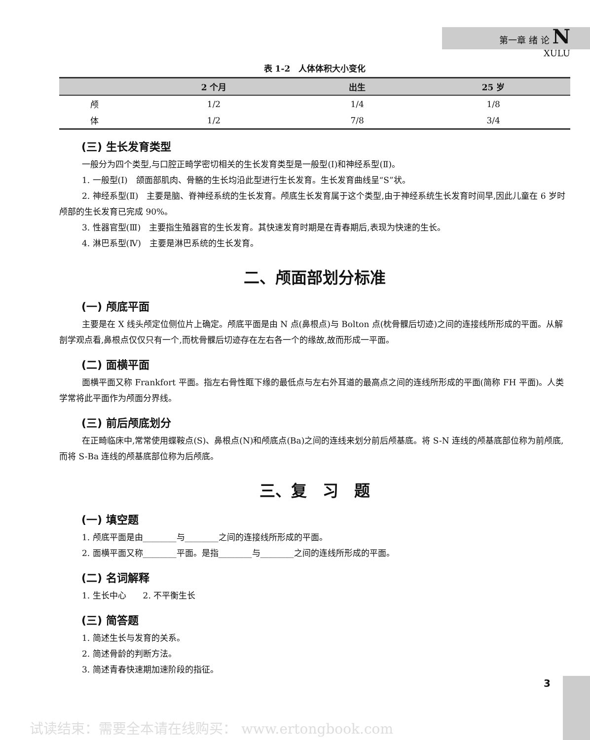第一章 绪 论 N
XULU
表 1-2　人体体积大小变化
| | 2 个月 | 出生 | 25 岁 |
| --- | --- | --- | --- |
| 颅 | 1/2 | 1/4 | 1/8 |
| 体 | 1/2 | 7/8 | 3/4 |
(三) 生长发育类型
一般分为四个类型,与口腔正畸学密切相关的生长发育类型是一般型(Ⅰ)和神经系型(Ⅱ)。
1. 一般型(Ⅰ)　颌面部肌肉、骨骼的生长均沿此型进行生长发育。生长发育曲线呈“S”状。
2. 神经系型(Ⅱ)　主要是脑、脊神经系统的生长发育。颅底生长发育属于这个类型,由于神经系统生长发育时间早,因此儿童在 6 岁时颅部的生长发育已完成 90%。
3. 性器官型(Ⅲ)　主要指生殖器官的生长发育。其快速发育时期是在青春期后,表现为快速的生长。
4. 淋巴系型(Ⅳ)　主要是淋巴系统的生长发育。
二、颅面部划分标准
(一) 颅底平面
主要是在 X 线头颅定位侧位片上确定。颅底平面是由 N 点(鼻根点)与 Bolton 点(枕骨髁后切迹)之间的连接线所形成的平面。从解剖学观点看,鼻根点仅仅只有一个,而枕骨髁后切迹存在左右各一个的缘故,故而形成一平面。
(二) 面横平面
面横平面又称 Frankfort 平面。指左右骨性眶下缘的最低点与左右外耳道的最高点之间的连线所形成的平面(简称 FH 平面)。人类学常将此平面作为颅面分界线。
(三) 前后颅底划分
在正畸临床中,常常使用蝶鞍点(S)、鼻根点(N)和颅底点(Ba)之间的连线来划分前后颅基底。将 S-N 连线的颅基底部位称为前颅底,而将 S-Ba 连线的颅基底部位称为后颅底。
三、复　习　题
(一) 填空题
1. 颅底平面是由________与________之间的连接线所形成的平面。
2. 面横平面又称________平面。是指________与________之间的连线所形成的平面。
(二) 名词解释
1. 生长中心　　2. 不平衡生长
(三) 简答题
1. 简述生长与发育的关系。
2. 简述骨龄的判断方法。
3. 简述青春快速期加速阶段的指征。
3
试读结束：需要全本请在线购买： www.ertongbook.com